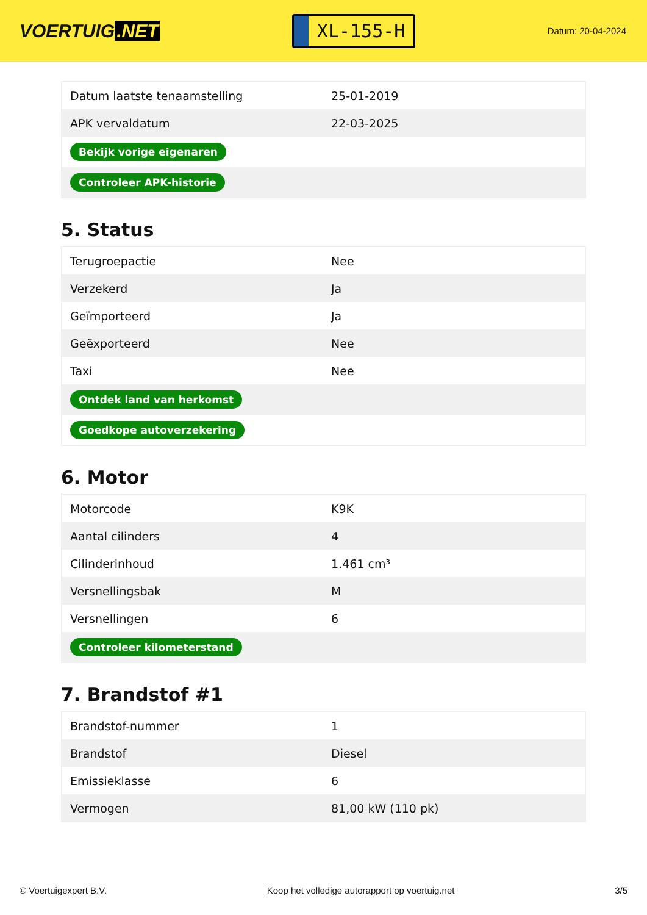VOERTUIG.NET
XL-155-H
Datum: 20-04-2024
| Datum laatste tenaamstelling | 25-01-2019 |
| APK vervaldatum | 22-03-2025 |
| Bekijk vorige eigenaren | |
| Controleer APK-historie | |
5. Status
| Terugroepactie | Nee |
| Verzekerd | Ja |
| Geïmporteerd | Ja |
| Geëxporteerd | Nee |
| Taxi | Nee |
| Ontdek land van herkomst | |
| Goedkope autoverzekering | |
6. Motor
| Motorcode | K9K |
| Aantal cilinders | 4 |
| Cilinderinhoud | 1.461 cm³ |
| Versnellingsbak | M |
| Versnellingen | 6 |
| Controleer kilometerstand | |
7. Brandstof #1
| Brandstof-nummer | 1 |
| Brandstof | Diesel |
| Emissieklasse | 6 |
| Vermogen | 81,00 kW (110 pk) |
© Voertuigexpert B.V. Koop het volledige autorapport op voertuig.net 3/5